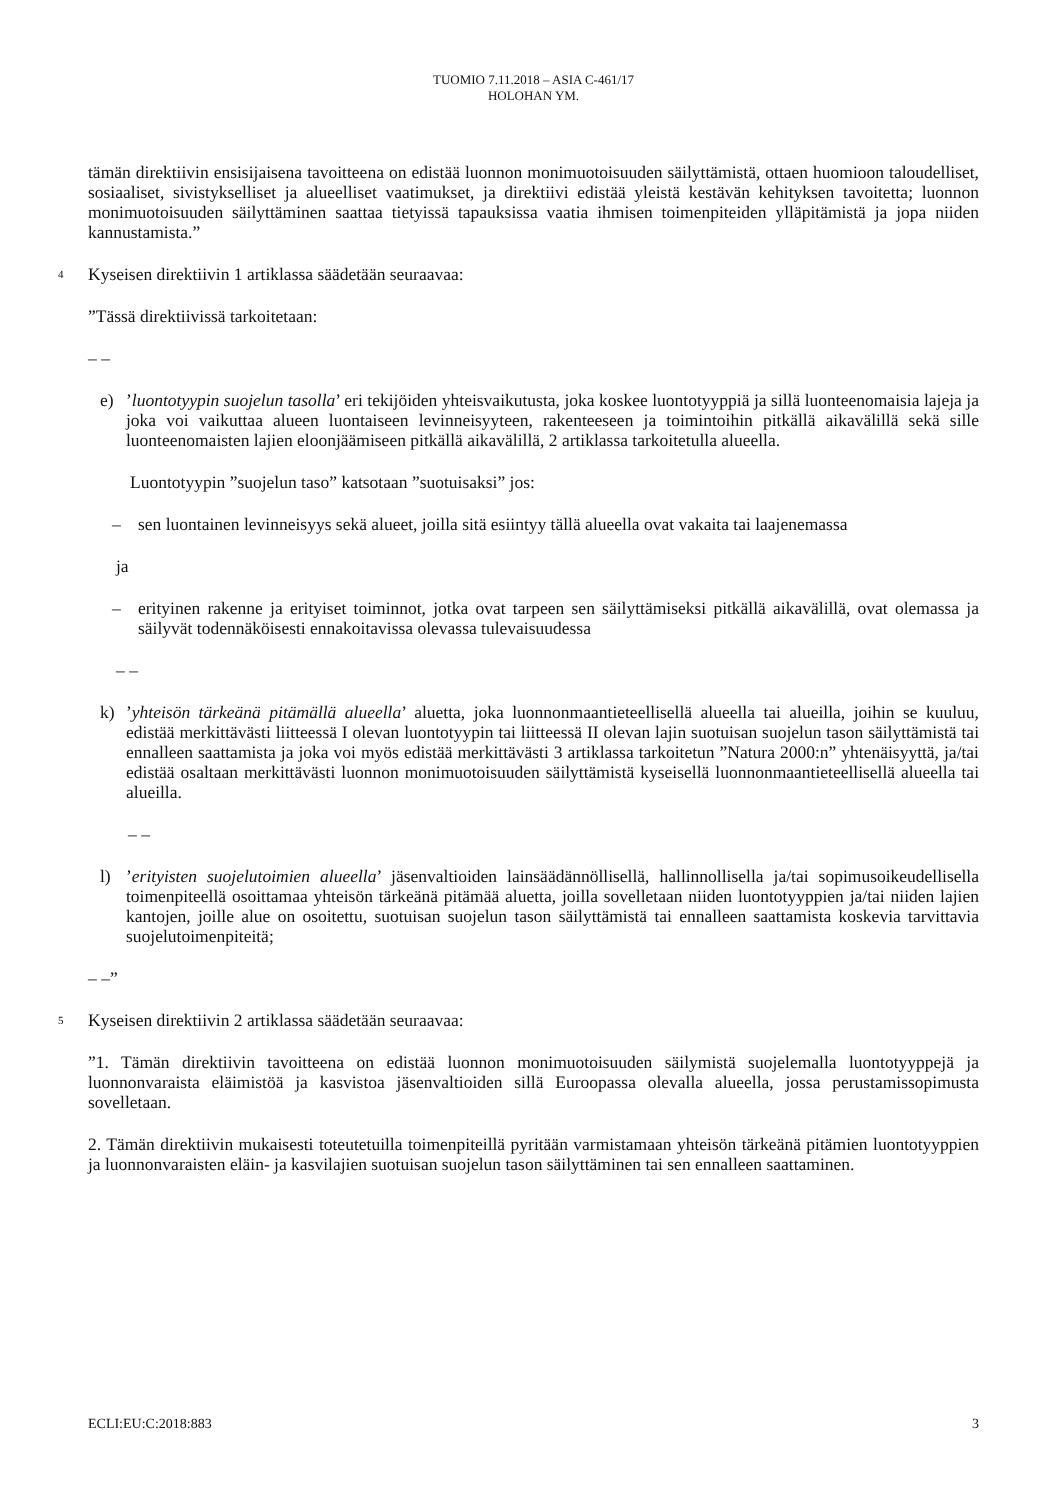TUOMIO 7.11.2018 – ASIA C-461/17
HOLOHAN YM.
tämän direktiivin ensisijaisena tavoitteena on edistää luonnon monimuotoisuuden säilyttämistä, ottaen huomioon taloudelliset, sosiaaliset, sivistykselliset ja alueelliset vaatimukset, ja direktiivi edistää yleistä kestävän kehityksen tavoitetta; luonnon monimuotoisuuden säilyttäminen saattaa tietyissä tapauksissa vaatia ihmisen toimenpiteiden ylläpitämistä ja jopa niiden kannustamista.”
4 Kyseisen direktiivin 1 artiklassa säädetään seuraavaa:
”Tässä direktiivissä tarkoitetaan:
– –
e) ’luontotyypin suojelun tasolla’ eri tekijöiden yhteisvaikutusta, joka koskee luontotyyppiä ja sillä luonteenomaisia lajeja ja joka voi vaikuttaa alueen luontaiseen levinneisyyteen, rakenteeseen ja toimintoihin pitkällä aikavälillä sekä sille luonteenomaisten lajien eloonjäämiseen pitkällä aikavälillä, 2 artiklassa tarkoitetulla alueella.
Luontotyypin ”suojelun taso” katsotaan ”suotuisaksi” jos:
– sen luontainen levinneisyys sekä alueet, joilla sitä esiintyy tällä alueella ovat vakaita tai laajenemassa
ja
– erityinen rakenne ja erityiset toiminnot, jotka ovat tarpeen sen säilyttämiseksi pitkällä aikavälillä, ovat olemassa ja säilyvät todennäköisesti ennakoitavissa olevassa tulevaisuudessa
– –
k) ’yhteisön tärkeänä pitämällä alueella’ aluetta, joka luonnonmaantieteellisellä alueella tai alueilla, joihin se kuuluu, edistää merkittävästi liitteessä I olevan luontotyypin tai liitteessä II olevan lajin suotuisan suojelun tason säilyttämistä tai ennalleen saattamista ja joka voi myös edistää merkittävästi 3 artiklassa tarkoitetun ”Natura 2000:n” yhtenäisyyttä, ja/tai edistää osaltaan merkittävästi luonnon monimuotoisuuden säilyttämistä kyseisellä luonnonmaantieteellisellä alueella tai alueilla.
– –
l) ’erityisten suojelutoimien alueella’ jäsenvaltioiden lainsäädännöllisellä, hallinnollisella ja/tai sopimusoikeudellisella toimenpiteellä osoittamaa yhteisön tärkeänä pitämää aluetta, joilla sovelletaan niiden luontotyyppien ja/tai niiden lajien kantojen, joille alue on osoitettu, suotuisan suojelun tason säilyttämistä tai ennalleen saattamista koskevia tarvittavia suojelutoimenpiteitä;
– –”
5 Kyseisen direktiivin 2 artiklassa säädetään seuraavaa:
”1. Tämän direktiivin tavoitteena on edistää luonnon monimuotoisuuden säilymistä suojelemalla luontotyyppejä ja luonnonvaraista eläimistöä ja kasvistoa jäsenvaltioiden sillä Euroopassa olevalla alueella, jossa perustamissopimusta sovelletaan.
2. Tämän direktiivin mukaisesti toteutetuilla toimenpiteillä pyritään varmistamaan yhteisön tärkeänä pitämien luontotyyppien ja luonnonvaraisten eläin- ja kasvilajien suotuisan suojelun tason säilyttäminen tai sen ennalleen saattaminen.
ECLI:EU:C:2018:883 3